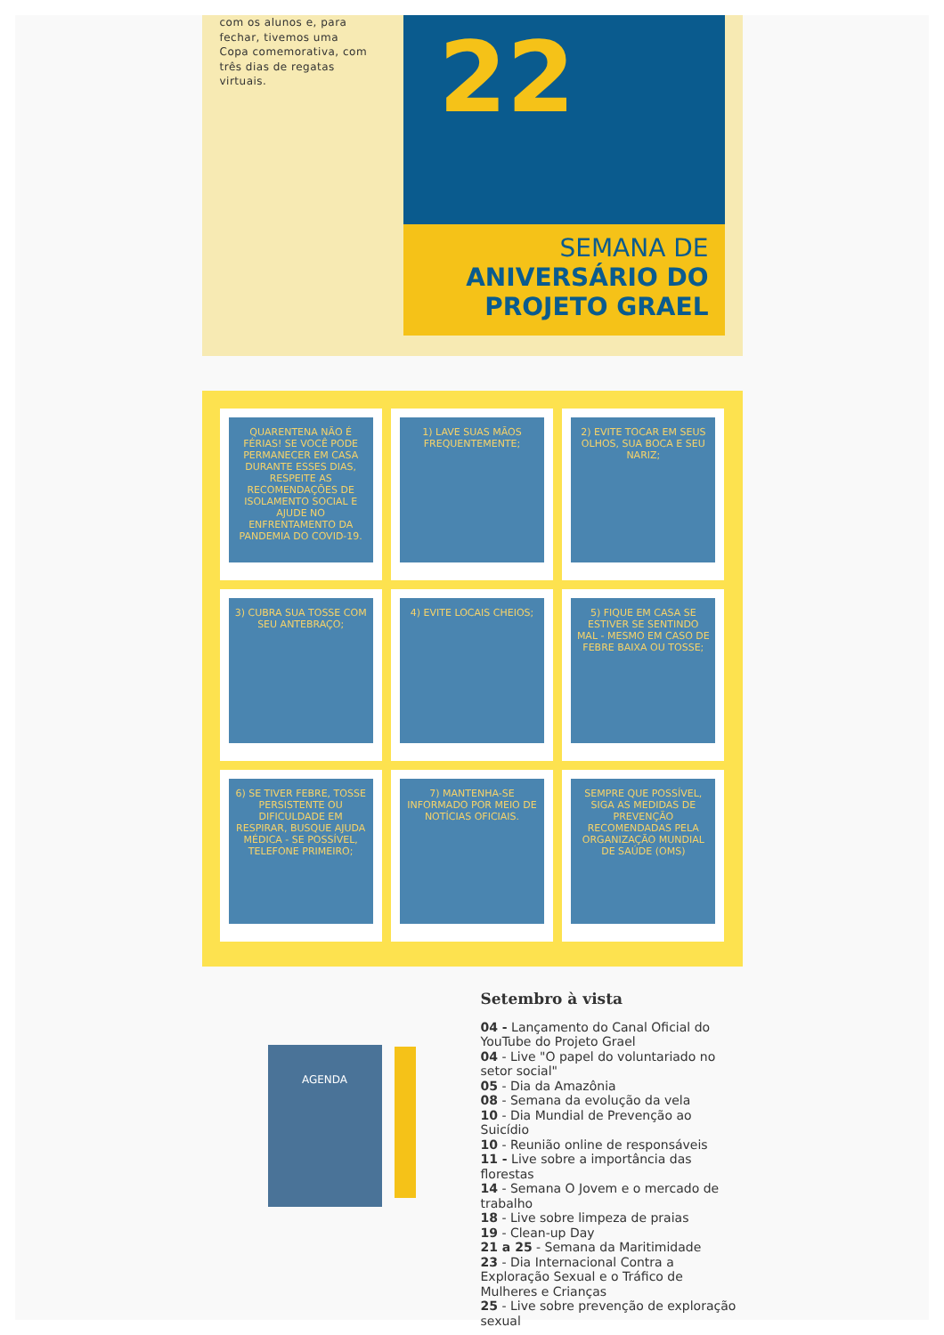com os alunos e, para fechar, tivemos uma Copa comemorativa, com três dias de regatas virtuais.
22
SEMANA DE
ANIVERSÁRIO DO
PROJETO GRAEL
QUARENTENA NÃO É FÉRIAS! SE VOCÊ PODE PERMANECER EM CASA DURANTE ESSES DIAS, RESPEITE AS RECOMENDAÇÕES DE ISOLAMENTO SOCIAL E AJUDE NO ENFRENTAMENTO DA PANDEMIA DO COVID-19.
1) LAVE SUAS MÃOS FREQUENTEMENTE;
2) EVITE TOCAR EM SEUS OLHOS, SUA BOCA E SEU NARIZ;
3) CUBRA SUA TOSSE COM SEU ANTEBRAÇO;
4) EVITE LOCAIS CHEIOS;
5) FIQUE EM CASA SE ESTIVER SE SENTINDO MAL - MESMO EM CASO DE FEBRE BAIXA OU TOSSE;
6) SE TIVER FEBRE, TOSSE PERSISTENTE OU DIFICULDADE EM RESPIRAR, BUSQUE AJUDA MÉDICA - SE POSSÍVEL, TELEFONE PRIMEIRO;
7) MANTENHA-SE INFORMADO POR MEIO DE NOTÍCIAS OFICIAIS.
SEMPRE QUE POSSÍVEL, SIGA AS MEDIDAS DE PREVENÇÃO RECOMENDADAS PELA ORGANIZAÇÃO MUNDIAL DE SAÚDE (OMS)
AGENDA
Setembro à vista
04 - Lançamento do Canal Oficial do YouTube do Projeto Grael
04 - Live "O papel do voluntariado no setor social"
05 - Dia da Amazônia
08 - Semana da evolução da vela
10 - Dia Mundial de Prevenção ao Suicídio
10 - Reunião online de responsáveis
11 - Live sobre a importância das florestas
14 - Semana O Jovem e o mercado de trabalho
18 - Live sobre limpeza de praias
19 - Clean-up Day
21 a 25 - Semana da Maritimidade
23 - Dia Internacional Contra a Exploração Sexual e o Tráfico de Mulheres e Crianças
25 - Live sobre prevenção de exploração sexual